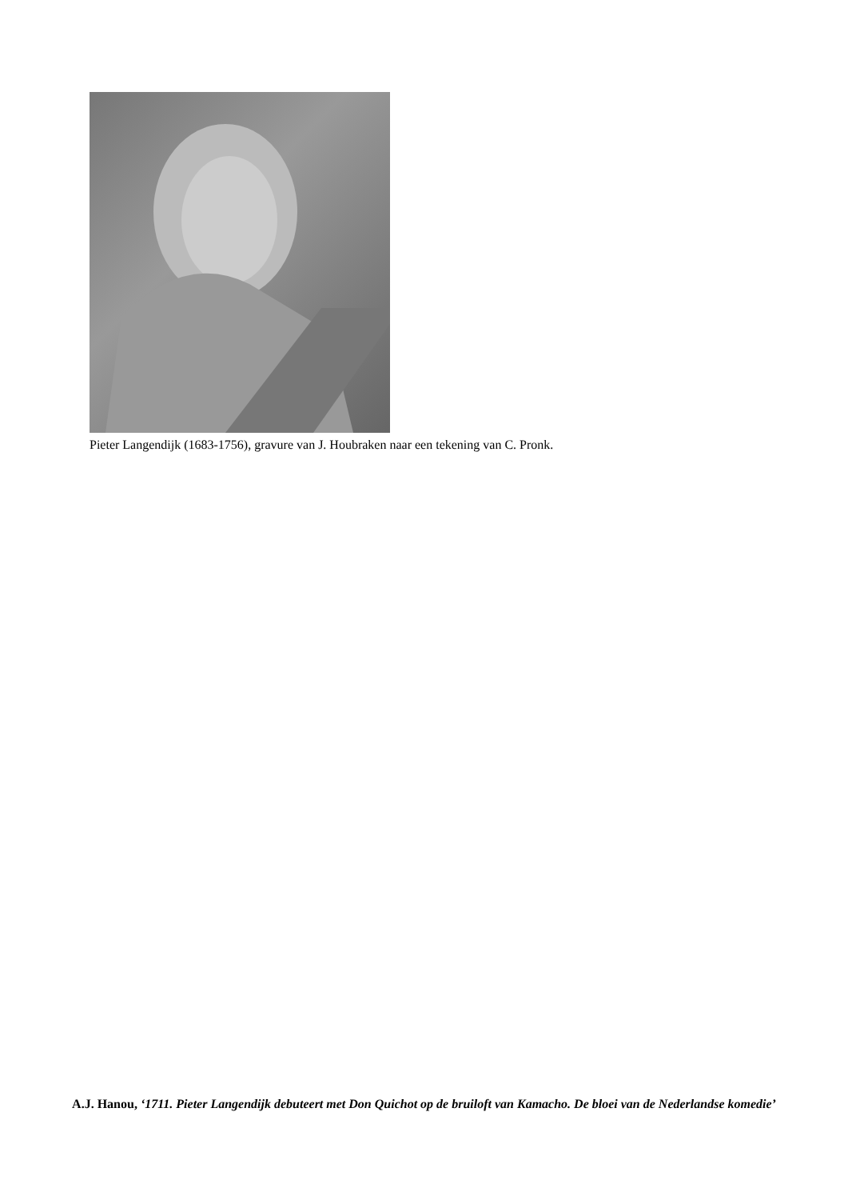Pieter Langendijk (1683-1756), gravure van J. Houbraken naar een tekening van C. Pronk.
A.J. Hanou, ‘1711. Pieter Langendijk debuteert met Don Quichot op de bruiloft van Kamacho. De bloei van de Nederlandse komedie’